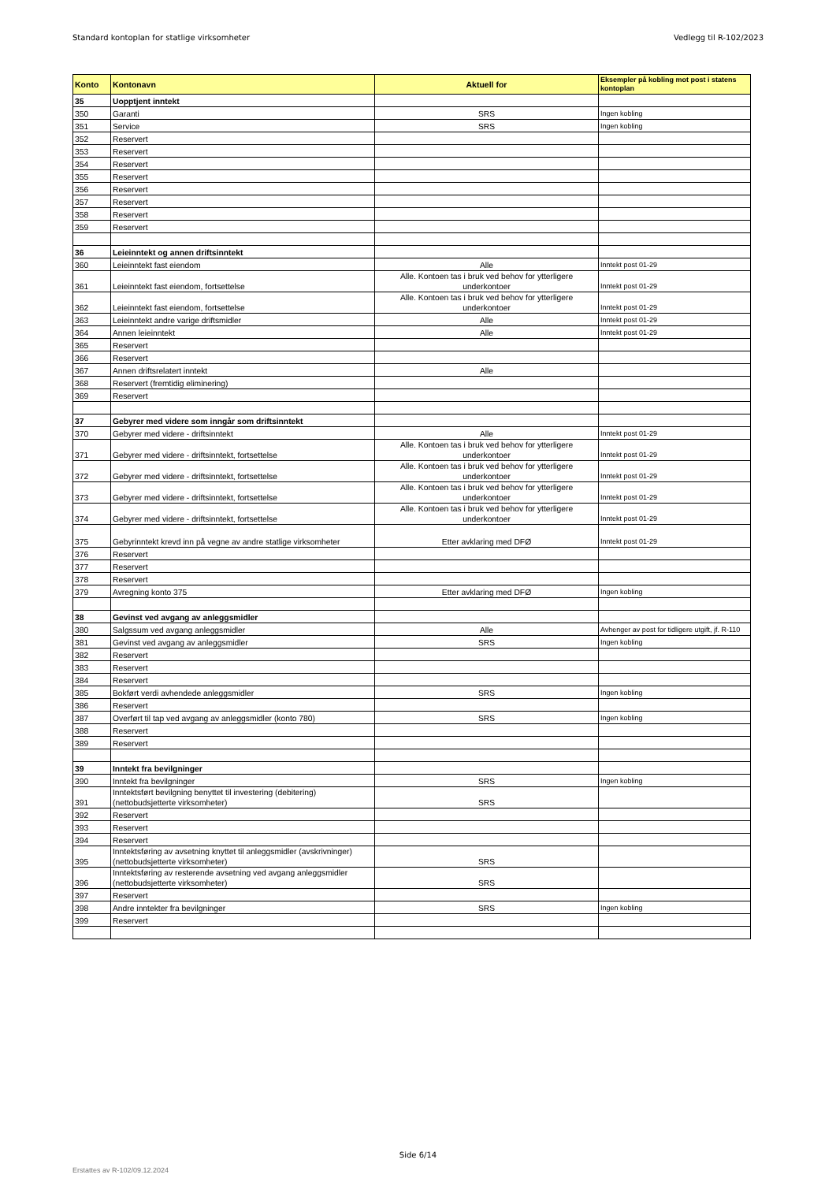Standard kontoplan for statlige virksomheter Vedlegg til R-102/2023
| Konto | Kontonavn | Aktuell for | Eksempler på kobling mot post i statens kontoplan |
| --- | --- | --- | --- |
| 35 | Uopptjent inntekt | | |
| 350 | Garanti | SRS | Ingen kobling |
| 351 | Service | SRS | Ingen kobling |
| 352 | Reservert | | |
| 353 | Reservert | | |
| 354 | Reservert | | |
| 355 | Reservert | | |
| 356 | Reservert | | |
| 357 | Reservert | | |
| 358 | Reservert | | |
| 359 | Reservert | | |
| 36 | Leieinntekt og annen driftsinntekt | | |
| 360 | Leieinntekt fast eiendom | Alle | Inntekt post 01-29 |
| 361 | Leieinntekt fast eiendom, fortsettelse | Alle. Kontoen tas i bruk ved behov for ytterligere underkontoer | Inntekt post 01-29 |
| 362 | Leieinntekt fast eiendom, fortsettelse | Alle. Kontoen tas i bruk ved behov for ytterligere underkontoer | Inntekt post 01-29 |
| 363 | Leieinntekt andre varige driftsmidler | Alle | Inntekt post 01-29 |
| 364 | Annen leieinntekt | Alle | Inntekt post 01-29 |
| 365 | Reservert | | |
| 366 | Reservert | | |
| 367 | Annen driftsrelatert inntekt | Alle | |
| 368 | Reservert (fremtidig eliminering) | | |
| 369 | Reservert | | |
| 37 | Gebyrer med videre som inngår som driftsinntekt | | |
| 370 | Gebyrer med videre - driftsinntekt | Alle | Inntekt post 01-29 |
| 371 | Gebyrer med videre - driftsinntekt, fortsettelse | Alle. Kontoen tas i bruk ved behov for ytterligere underkontoer | Inntekt post 01-29 |
| 372 | Gebyrer med videre - driftsinntekt, fortsettelse | Alle. Kontoen tas i bruk ved behov for ytterligere underkontoer | Inntekt post 01-29 |
| 373 | Gebyrer med videre - driftsinntekt, fortsettelse | Alle. Kontoen tas i bruk ved behov for ytterligere underkontoer | Inntekt post 01-29 |
| 374 | Gebyrer med videre - driftsinntekt, fortsettelse | Alle. Kontoen tas i bruk ved behov for ytterligere underkontoer | Inntekt post 01-29 |
| 375 | Gebyrinntekt krevd inn på vegne av andre statlige virksomheter | Etter avklaring med DFØ | Inntekt post 01-29 |
| 376 | Reservert | | |
| 377 | Reservert | | |
| 378 | Reservert | | |
| 379 | Avregning konto 375 | Etter avklaring med DFØ | Ingen kobling |
| 38 | Gevinst ved avgang av anleggsmidler | | |
| 380 | Salgssum ved avgang anleggsmidler | Alle | Avhenger av post for tidligere utgift, jf. R-110 |
| 381 | Gevinst ved avgang av anleggsmidler | SRS | Ingen kobling |
| 382 | Reservert | | |
| 383 | Reservert | | |
| 384 | Reservert | | |
| 385 | Bokført verdi avhendede anleggsmidler | SRS | Ingen kobling |
| 386 | Reservert | | |
| 387 | Overført til tap ved avgang av anleggsmidler (konto 780) | SRS | Ingen kobling |
| 388 | Reservert | | |
| 389 | Reservert | | |
| 39 | Inntekt fra bevilgninger | | |
| 390 | Inntekt fra bevilgninger | SRS | Ingen kobling |
| 391 | Inntektsført bevilgning benyttet til investering (debitering) (nettobudsjetterte virksomheter) | SRS | |
| 392 | Reservert | | |
| 393 | Reservert | | |
| 394 | Reservert | | |
| 395 | Inntektsføring av avsetning knyttet til anleggsmidler (avskrivninger) (nettobudsjetterte virksomheter) | SRS | |
| 396 | Inntektsføring av resterende avsetning ved avgang anleggsmidler (nettobudsjetterte virksomheter) | SRS | |
| 397 | Reservert | | |
| 398 | Andre inntekter fra bevilgninger | SRS | Ingen kobling |
| 399 | Reservert | | |
Side 6/14
Erstattes av R-102/09.12.2024